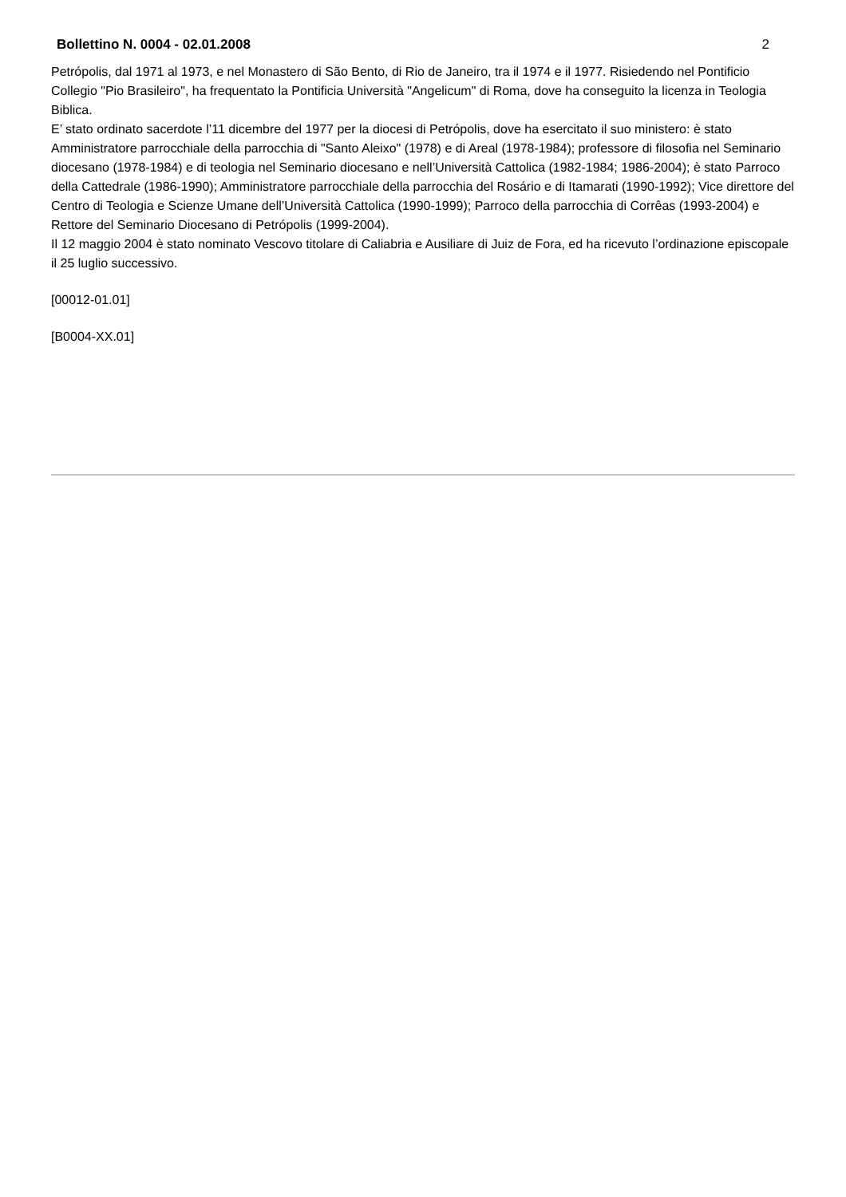Bollettino N. 0004 - 02.01.2008 2
Petrópolis, dal 1971 al 1973, e nel Monastero di São Bento, di Rio de Janeiro, tra il 1974 e il 1977. Risiedendo nel Pontificio Collegio "Pio Brasileiro", ha frequentato la Pontificia Università "Angelicum" di Roma, dove ha conseguito la licenza in Teologia Biblica.
E’ stato ordinato sacerdote l’11 dicembre del 1977 per la diocesi di Petrópolis, dove ha esercitato il suo ministero: è stato Amministratore parrocchiale della parrocchia di "Santo Aleixo" (1978) e di Areal (1978-1984); professore di filosofia nel Seminario diocesano (1978-1984) e di teologia nel Seminario diocesano e nell’Università Cattolica (1982-1984; 1986-2004); è stato Parroco della Cattedrale (1986-1990); Amministratore parrocchiale della parrocchia del Rosário e di Itamarati (1990-1992); Vice direttore del Centro di Teologia e Scienze Umane dell’Università Cattolica (1990-1999); Parroco della parrocchia di Corrêas (1993-2004) e Rettore del Seminario Diocesano di Petrópolis (1999-2004).
Il 12 maggio 2004 è stato nominato Vescovo titolare di Caliabria e Ausiliare di Juiz de Fora, ed ha ricevuto l’ordinazione episcopale il 25 luglio successivo.
[00012-01.01]
[B0004-XX.01]